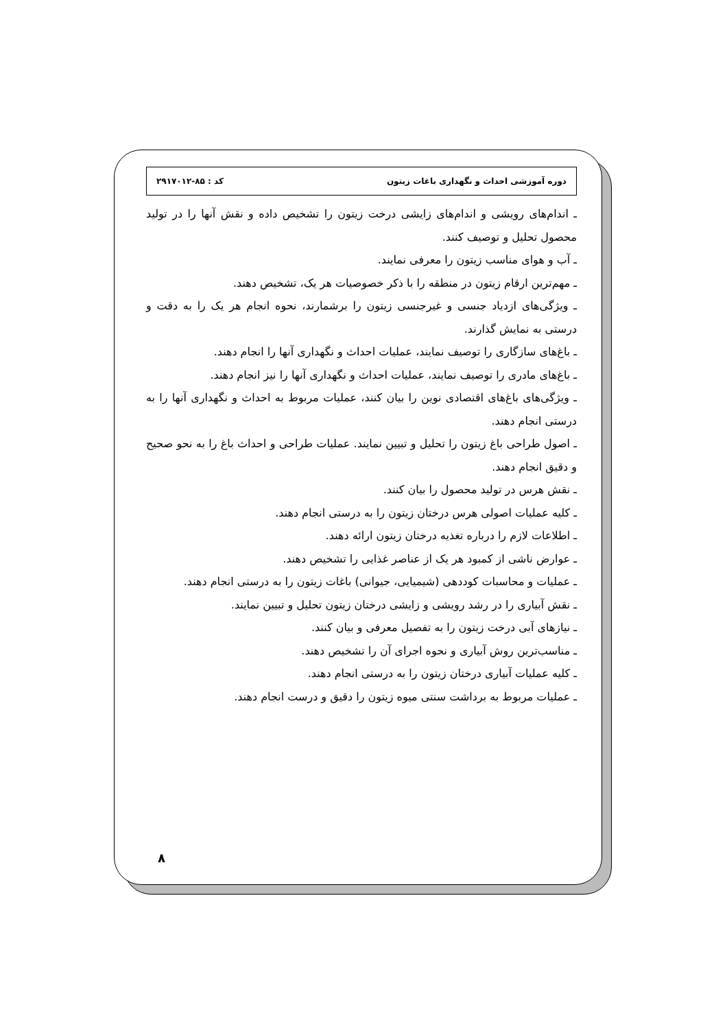دوره آموزشی احداث و نگهداری باغات زیتون کد : ۸۵-۲۹۱۷۰۱۲
ـ اندام‌های رویشی و اندام‌های زایشی درخت زیتون را تشخیص داده و نقش آنها را در تولید محصول تحلیل و توصیف کنند.
ـ آب و هوای مناسب زیتون را معرفی نمایند.
ـ مهم‌ترین ارقام زیتون در منطقه را با ذکر خصوصیات هر یک، تشخیص دهند.
ـ ویژگی‌های ازدیاد جنسی و غیرجنسی زیتون را برشمارند، نحوه انجام هر یک را به دقت و درستی به نمایش گذارند.
ـ باغ‌های سازگاری را توصیف نمایند، عملیات احداث و نگهداری آنها را انجام دهند.
ـ باغ‌های مادری را توصیف نمایند، عملیات احداث و نگهداری آنها را نیز انجام دهند.
ـ ویژگی‌های باغ‌های اقتصادی نوین را بیان کنند، عملیات مربوط به احداث و نگهداری آنها را به درستی انجام دهند.
ـ اصول طراحی باغ زیتون را تحلیل و تبیین نمایند. عملیات طراحی و احداث باغ را به نحو صحیح و دقیق انجام دهند.
ـ نقش هرس در تولید محصول را بیان کنند.
ـ کلیه عملیات اصولی هرس درختان زیتون را به درستی انجام دهند.
ـ اطلاعات لازم را درباره تغذیه درختان زیتون ارائه دهند.
ـ عوارض ناشی از کمبود هر یک از عناصر غذایی را تشخیص دهند.
ـ عملیات و محاسبات کوددهی (شیمیایی، جیوانی) باغات زیتون را به درستی انجام دهند.
ـ نقش آبیاری را در رشد رویشی و زایشی درختان زیتون تحلیل و تبیین نمایند.
ـ نیازهای آبی درخت زیتون را به تفصیل معرفی و بیان کنند.
ـ مناسب‌ترین روش آبیاری و نحوه اجرای آن را تشخیص دهند.
ـ کلیه عملیات آبیاری درختان زیتون را به درستی انجام دهند.
ـ عملیات مربوط به برداشت سنتی میوه زیتون را دقیق و درست انجام دهند.
۸